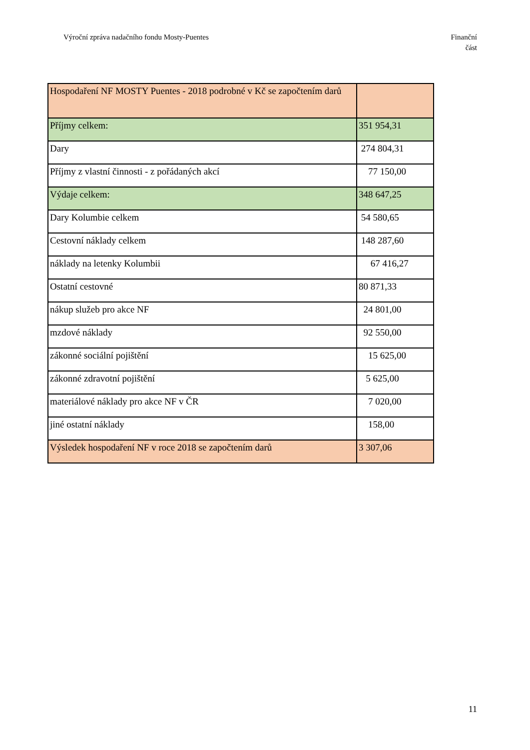Výroční zpráva nadačního fondu Mosty-Puentes
Finanční
část
| Hospodaření NF MOSTY Puentes - 2018 podrobné v Kč se započtením darů | |
| Příjmy celkem: | 351 954,31 |
| Dary | 274 804,31 |
| Příjmy z vlastní činnosti - z pořádaných akcí | 77 150,00 |
| Výdaje celkem: | 348 647,25 |
| Dary Kolumbie celkem | 54 580,65 |
| Cestovní náklady celkem | 148 287,60 |
| náklady na letenky Kolumbii | 67 416,27 |
| Ostatní cestovné | 80 871,33 |
| nákup služeb pro akce NF | 24 801,00 |
| mzdové náklady | 92 550,00 |
| zákonné sociální pojištění | 15 625,00 |
| zákonné zdravotní pojištění | 5 625,00 |
| materiálové náklady pro akce NF v ČR | 7 020,00 |
| jiné ostatní náklady | 158,00 |
| Výsledek hospodaření NF v roce 2018 se započtením darů | 3 307,06 |
11